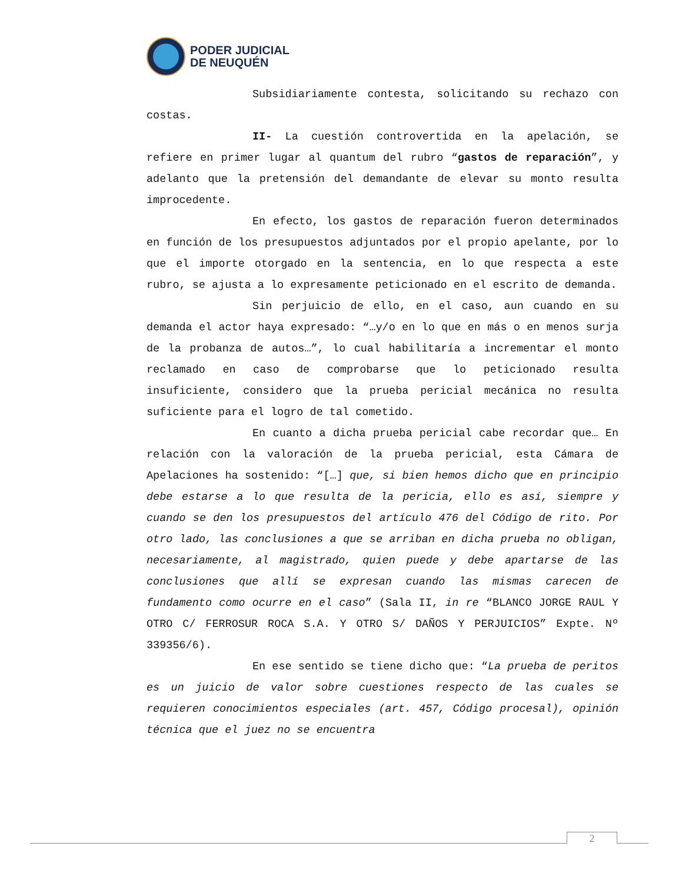PODER JUDICIAL
DE NEUQUÉN
Subsidiariamente contesta, solicitando su rechazo con costas.
II- La cuestión controvertida en la apelación, se refiere en primer lugar al quantum del rubro “gastos de reparación”, y adelanto que la pretensión del demandante de elevar su monto resulta improcedente.
En efecto, los gastos de reparación fueron determinados en función de los presupuestos adjuntados por el propio apelante, por lo que el importe otorgado en la sentencia, en lo que respecta a este rubro, se ajusta a lo expresamente peticionado en el escrito de demanda.
Sin perjuicio de ello, en el caso, aun cuando en su demanda el actor haya expresado: “…y/o en lo que en más o en menos surja de la probanza de autos…”, lo cual habilitaría a incrementar el monto reclamado en caso de comprobarse que lo peticionado resulta insuficiente, considero que la prueba pericial mecánica no resulta suficiente para el logro de tal cometido.
En cuanto a dicha prueba pericial cabe recordar que… En relación con la valoración de la prueba pericial, esta Cámara de Apelaciones ha sostenido: “[…] que, si bien hemos dicho que en principio debe estarse a lo que resulta de la pericia, ello es así, siempre y cuando se den los presupuestos del artículo 476 del Código de rito. Por otro lado, las conclusiones a que se arriban en dicha prueba no obligan, necesariamente, al magistrado, quien puede y debe apartarse de las conclusiones que allí se expresan cuando las mismas carecen de fundamento como ocurre en el caso” (Sala II, in re “BLANCO JORGE RAUL Y OTRO C/ FERROSUR ROCA S.A. Y OTRO S/ DAÑOS Y PERJUICIOS” Expte. Nº 339356/6).
En ese sentido se tiene dicho que: “La prueba de peritos es un juicio de valor sobre cuestiones respecto de las cuales se requieren conocimientos especiales (art. 457, Código procesal), opinión técnica que el juez no se encuentra
2